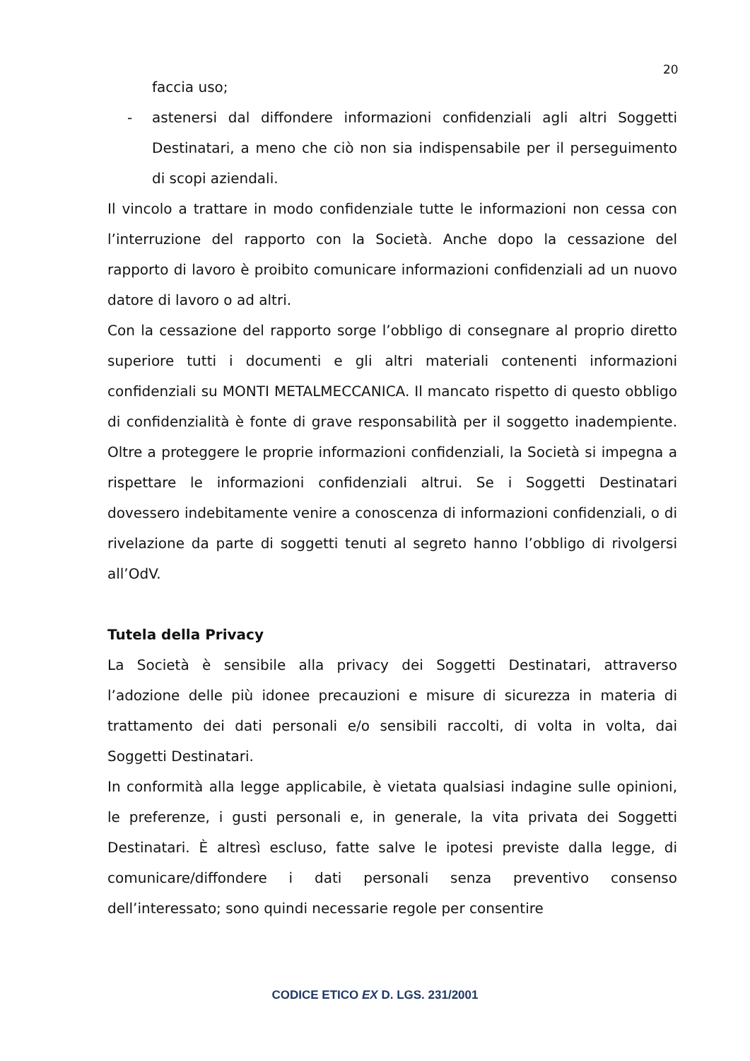20
faccia uso;
- astenersi dal diffondere informazioni confidenziali agli altri Soggetti Destinatari, a meno che ciò non sia indispensabile per il perseguimento di scopi aziendali.
Il vincolo a trattare in modo confidenziale tutte le informazioni non cessa con l’interruzione del rapporto con la Società. Anche dopo la cessazione del rapporto di lavoro è proibito comunicare informazioni confidenziali ad un nuovo datore di lavoro o ad altri.
Con la cessazione del rapporto sorge l’obbligo di consegnare al proprio diretto superiore tutti i documenti e gli altri materiali contenenti informazioni confidenziali su MONTI METALMECCANICA. Il mancato rispetto di questo obbligo di confidenzialità è fonte di grave responsabilità per il soggetto inadempiente. Oltre a proteggere le proprie informazioni confidenziali, la Società si impegna a rispettare le informazioni confidenziali altrui. Se i Soggetti Destinatari dovessero indebitamente venire a conoscenza di informazioni confidenziali, o di rivelazione da parte di soggetti tenuti al segreto hanno l’obbligo di rivolgersi all’OdV.
Tutela della Privacy
La Società è sensibile alla privacy dei Soggetti Destinatari, attraverso l’adozione delle più idonee precauzioni e misure di sicurezza in materia di trattamento dei dati personali e/o sensibili raccolti, di volta in volta, dai Soggetti Destinatari.
In conformità alla legge applicabile, è vietata qualsiasi indagine sulle opinioni, le preferenze, i gusti personali e, in generale, la vita privata dei Soggetti Destinatari. È altresì escluso, fatte salve le ipotesi previste dalla legge, di comunicare/diffondere i dati personali senza preventivo consenso dell’interessato; sono quindi necessarie regole per consentire
CODICE ETICO EX D. LGS. 231/2001